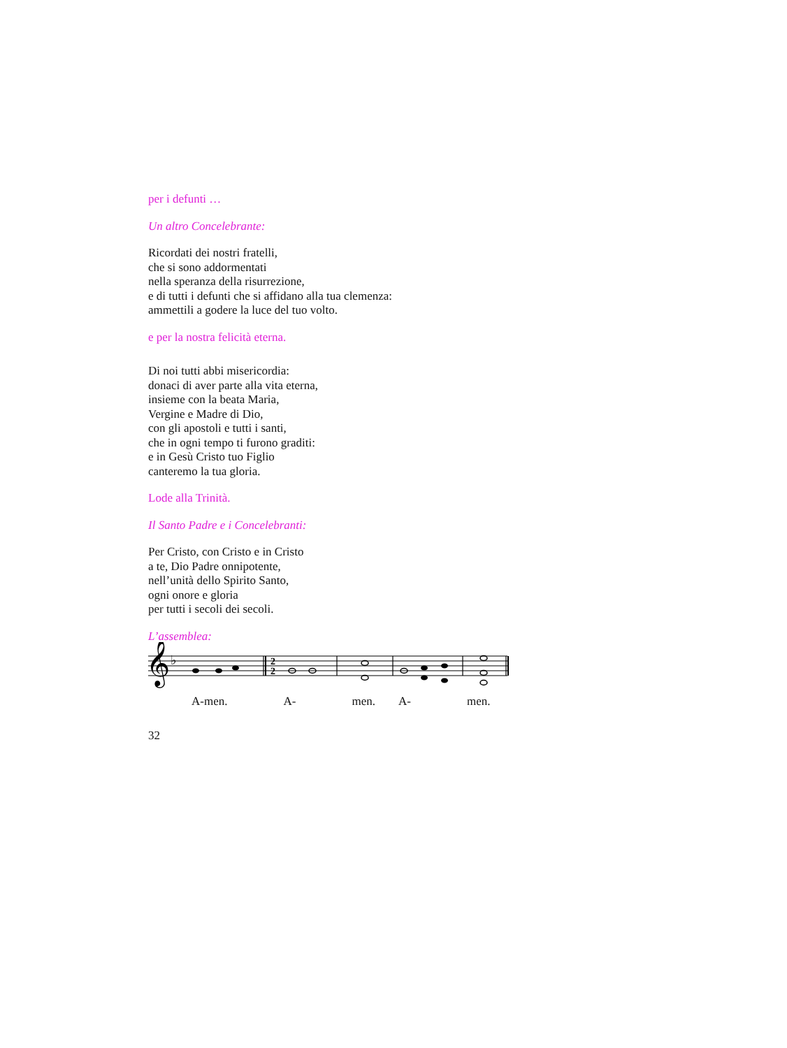per i defunti …
Un altro Concelebrante:
Ricordati dei nostri fratelli,
che si sono addormentati
nella speranza della risurrezione,
e di tutti i defunti che si affidano alla tua clemenza:
ammettili a godere la luce del tuo volto.
e per la nostra felicità eterna.
Di noi tutti abbi misericordia:
donaci di aver parte alla vita eterna,
insieme con la beata Maria,
Vergine e Madre di Dio,
con gli apostoli e tutti i santi,
che in ogni tempo ti furono graditi:
e in Gesù Cristo tuo Figlio
canteremo la tua gloria.
Lode alla Trinità.
Il Santo Padre e i Concelebranti:
Per Cristo, con Cristo e in Cristo
a te, Dio Padre onnipotente,
nell’unità dello Spirito Santo,
ogni onore e gloria
per tutti i secoli dei secoli.
L’assemblea:
𝄞
♭
2
2
A-men. A- men. A- men.
32